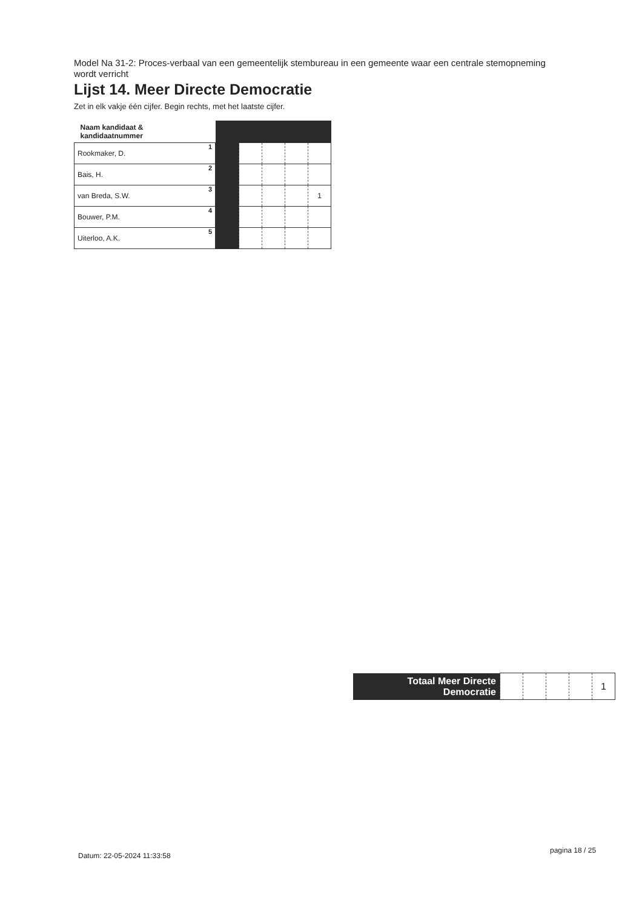Model Na 31-2: Proces-verbaal van een gemeentelijk stembureau in een gemeente waar een centrale stemopneming wordt verricht
Lijst 14. Meer Directe Democratie
Zet in elk vakje één cijfer. Begin rechts, met het laatste cijfer.
| Naam kandidaat & kandidaatnummer | | | | | |
| 1 Rookmaker, D. | | | | | |
| 2 Bais, H. | | | | | |
| 3 van Breda, S.W. | | | | | 1 |
| 4 Bouwer, P.M. | | | | | |
| 5 Uiterloo, A.K. | | | | | |
| Totaal Meer Directe Democratie | | | | | 1 |
Datum: 22-05-2024 11:33:58
pagina 18 / 25